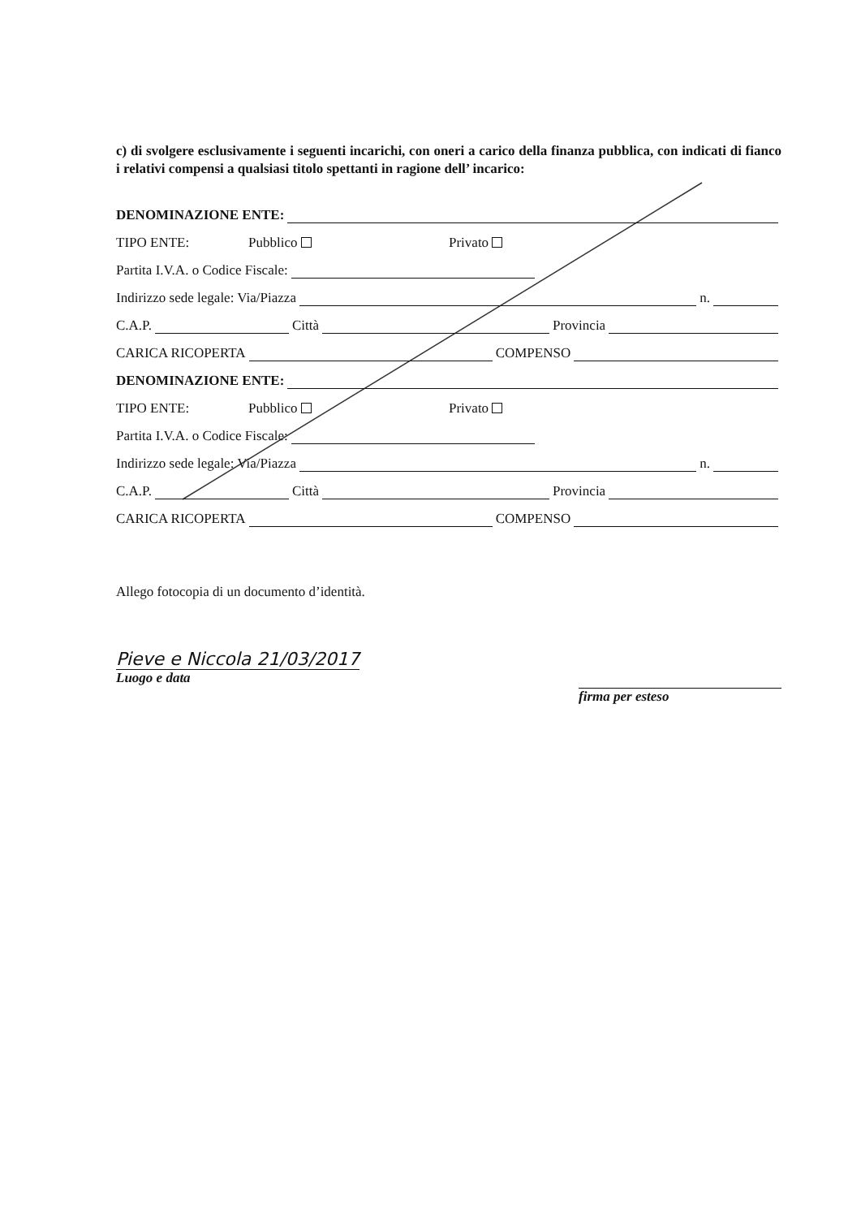c) di svolgere esclusivamente i seguenti incarichi, con oneri a carico della finanza pubblica, con indicati di fianco i relativi compensi a qualsiasi titolo spettanti in ragione dell’ incarico:
DENOMINAZIONE ENTE:
TIPO ENTE: Pubblico Privato
Partita I.V.A. o Codice Fiscale:
Indirizzo sede legale: Via/Piazza n.
C.A.P. Città Provincia
CARICA RICOPERTA COMPENSO
DENOMINAZIONE ENTE:
TIPO ENTE: Pubblico Privato
Partita I.V.A. o Codice Fiscale:
Indirizzo sede legale: Via/Piazza n.
C.A.P. Città Provincia
CARICA RICOPERTA COMPENSO
Allego fotocopia di un documento d’identità.
Pieve e Niccola 21/03/2017
Luogo e data
firma per esteso